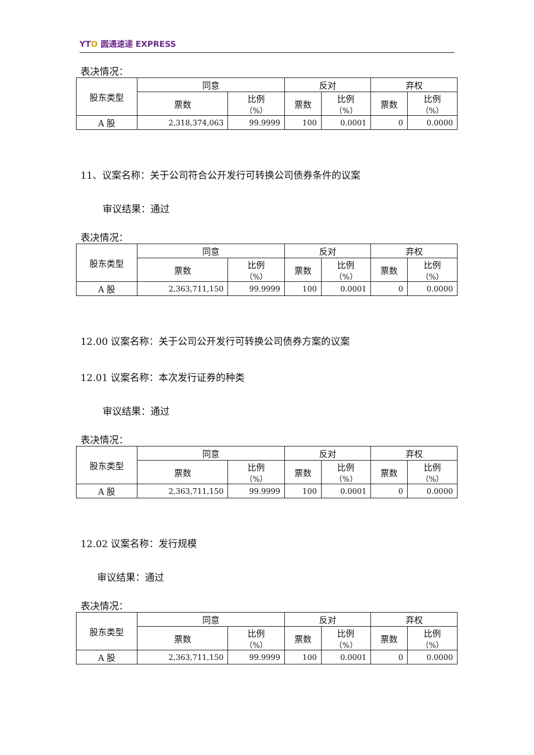YTO 圆通速递 EXPRESS
表决情况：
| 股东类型 | 同意 | | 反对 | | 弃权 | |
| --- | --- | --- | --- | --- | --- | --- |
| | 票数 | 比例 （%） | 票数 | 比例 （%） | 票数 | 比例 （%） |
| A 股 | 2,318,374,063 | 99.9999 | 100 | 0.0001 | 0 | 0.0000 |
11、议案名称：关于公司符合公开发行可转换公司债券条件的议案
审议结果：通过
表决情况：
| 股东类型 | 同意 | | 反对 | | 弃权 | |
| --- | --- | --- | --- | --- | --- | --- |
| | 票数 | 比例 （%） | 票数 | 比例 （%） | 票数 | 比例 （%） |
| A 股 | 2,363,711,150 | 99.9999 | 100 | 0.0001 | 0 | 0.0000 |
12.00 议案名称：关于公司公开发行可转换公司债券方案的议案
12.01 议案名称：本次发行证券的种类
审议结果：通过
表决情况：
| 股东类型 | 同意 | | 反对 | | 弃权 | |
| --- | --- | --- | --- | --- | --- | --- |
| | 票数 | 比例 （%） | 票数 | 比例 （%） | 票数 | 比例 （%） |
| A 股 | 2,363,711,150 | 99.9999 | 100 | 0.0001 | 0 | 0.0000 |
12.02 议案名称：发行规模
审议结果：通过
表决情况：
| 股东类型 | 同意 | | 反对 | | 弃权 | |
| --- | --- | --- | --- | --- | --- | --- |
| | 票数 | 比例 （%） | 票数 | 比例 （%） | 票数 | 比例 （%） |
| A 股 | 2,363,711,150 | 99.9999 | 100 | 0.0001 | 0 | 0.0000 |